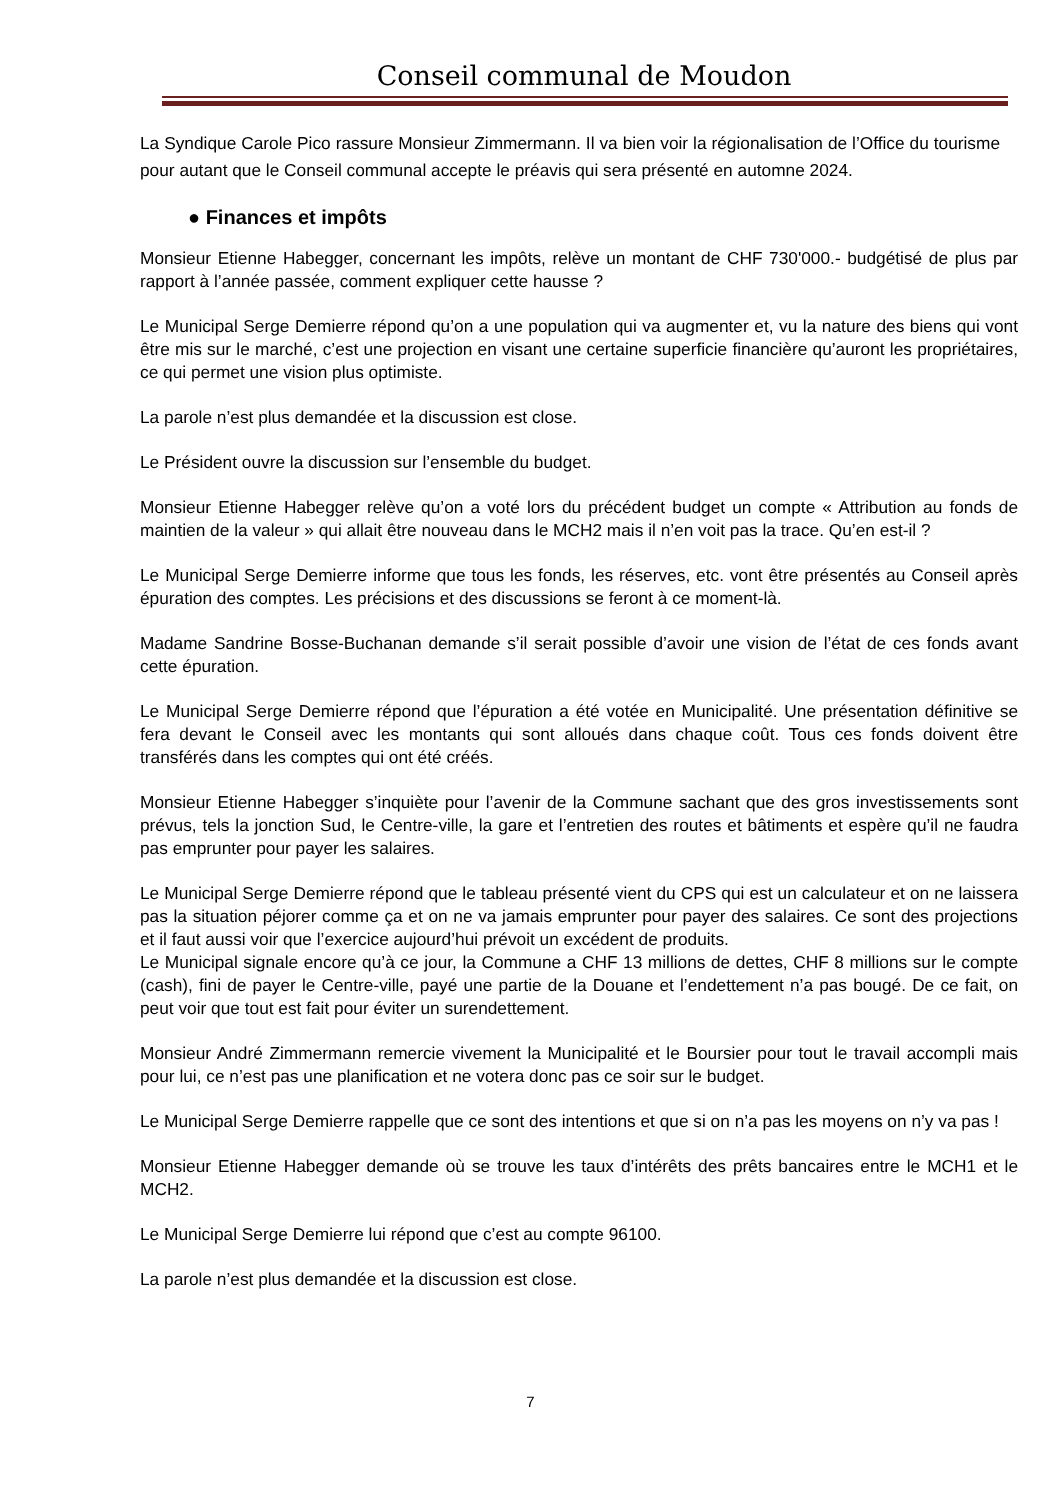Conseil communal de Moudon
La Syndique Carole Pico rassure Monsieur Zimmermann. Il va bien voir la régionalisation de l’Office du tourisme pour autant que le Conseil communal accepte le préavis qui sera présenté en automne 2024.
● Finances et impôts
Monsieur Etienne Habegger, concernant les impôts, relève un montant de CHF 730'000.- budgétisé de plus par rapport à l’année passée, comment expliquer cette hausse ?
Le Municipal Serge Demierre répond qu’on a une population qui va augmenter et, vu la nature des biens qui vont être mis sur le marché, c’est une projection en visant une certaine superficie financière qu’auront les propriétaires, ce qui permet une vision plus optimiste.
La parole n’est plus demandée et la discussion est close.
Le Président ouvre la discussion sur l’ensemble du budget.
Monsieur Etienne Habegger relève qu’on a voté lors du précédent budget un compte « Attribution au fonds de maintien de la valeur » qui allait être nouveau dans le MCH2 mais il n’en voit pas la trace. Qu’en est-il ?
Le Municipal Serge Demierre informe que tous les fonds, les réserves, etc. vont être présentés au Conseil après épuration des comptes. Les précisions et des discussions se feront à ce moment-là.
Madame Sandrine Bosse-Buchanan demande s’il serait possible d’avoir une vision de l’état de ces fonds avant cette épuration.
Le Municipal Serge Demierre répond que l’épuration a été votée en Municipalité. Une présentation définitive se fera devant le Conseil avec les montants qui sont alloués dans chaque coût. Tous ces fonds doivent être transférés dans les comptes qui ont été créés.
Monsieur Etienne Habegger s’inquiète pour l’avenir de la Commune sachant que des gros investissements sont prévus, tels la jonction Sud, le Centre-ville, la gare et l’entretien des routes et bâtiments et espère qu’il ne faudra pas emprunter pour payer les salaires.
Le Municipal Serge Demierre répond que le tableau présenté vient du CPS qui est un calculateur et on ne laissera pas la situation péjorer comme ça et on ne va jamais emprunter pour payer des salaires. Ce sont des projections et il faut aussi voir que l’exercice aujourd’hui prévoit un excédent de produits.
Le Municipal signale encore qu’à ce jour, la Commune a CHF 13 millions de dettes, CHF 8 millions sur le compte (cash), fini de payer le Centre-ville, payé une partie de la Douane et l’endettement n’a pas bougé. De ce fait, on peut voir que tout est fait pour éviter un surendettement.
Monsieur André Zimmermann remercie vivement la Municipalité et le Boursier pour tout le travail accompli mais pour lui, ce n’est pas une planification et ne votera donc pas ce soir sur le budget.
Le Municipal Serge Demierre rappelle que ce sont des intentions et que si on n’a pas les moyens on n’y va pas !
Monsieur Etienne Habegger demande où se trouve les taux d’intérêts des prêts bancaires entre le MCH1 et le MCH2.
Le Municipal Serge Demierre lui répond que c’est au compte 96100.
La parole n’est plus demandée et la discussion est close.
7